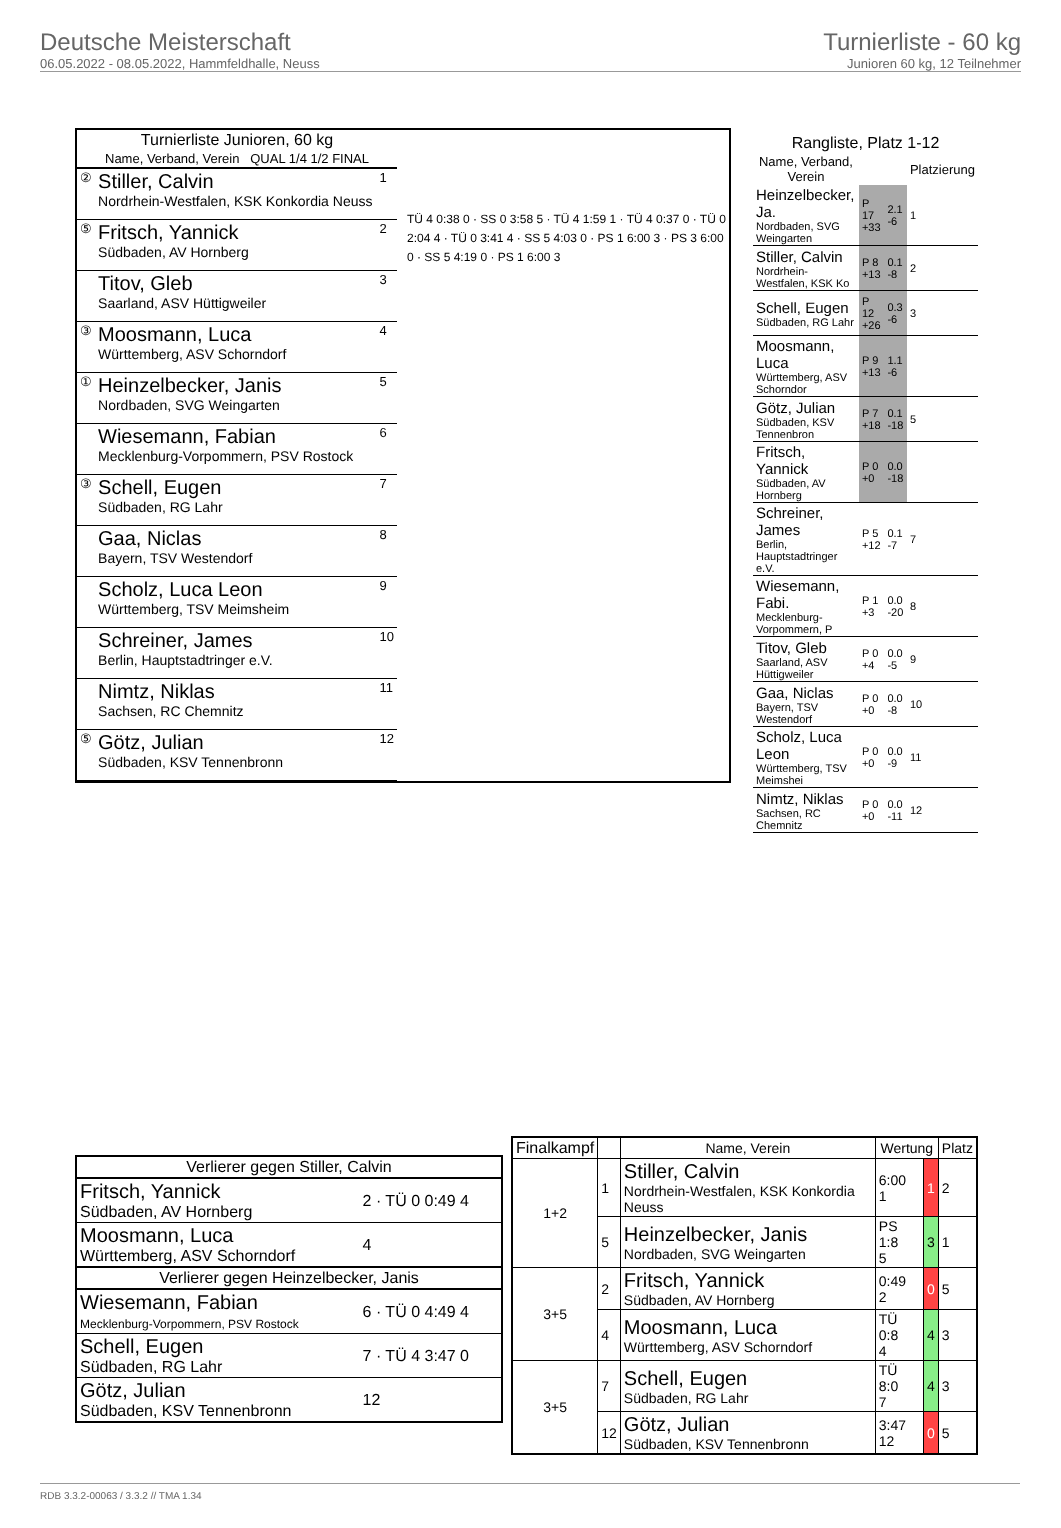Deutsche Meisterschaft
06.05.2022 - 08.05.2022, Hammfeldhalle, Neuss
Turnierliste - 60 kg
Junioren 60 kg, 12 Teilnehmer
| Turnierliste Junioren, 60 kg | | |
| --- | --- | --- |
| Name, Verband, Verein QUAL 1/4 1/2 FINAL | | |
| ② | Stiller, Calvin Nordrhein-Westfalen, KSK Konkordia Neuss | 1 |
| ⑤ | Fritsch, Yannick Südbaden, AV Hornberg | 2 |
| | Titov, Gleb Saarland, ASV Hüttigweiler | 3 |
| ③ | Moosmann, Luca Württemberg, ASV Schorndorf | 4 |
| ① | Heinzelbecker, Janis Nordbaden, SVG Weingarten | 5 |
| | Wiesemann, Fabian Mecklenburg-Vorpommern, PSV Rostock | 6 |
| ③ | Schell, Eugen Südbaden, RG Lahr | 7 |
| | Gaa, Niclas Bayern, TSV Westendorf | 8 |
| | Scholz, Luca Leon Württemberg, TSV Meimsheim | 9 |
| | Schreiner, James Berlin, Hauptstadtringer e.V. | 10 |
| | Nimtz, Niklas Sachsen, RC Chemnitz | 11 |
| ⑤ | Götz, Julian Südbaden, KSV Tennenbronn | 12 |
TÜ 4 0:38 0 · SS 0 3:58 5 · TÜ 4 1:59 1 · TÜ 4 0:37 0 · TÜ 0 2:04 4 · TÜ 0 3:41 4 · SS 5 4:03 0 · PS 1 6:00 3 · PS 3 6:00 0 · SS 5 4:19 0 · PS 1 6:00 3
| Rangliste, Platz 1-12 | | | |
| --- | --- | --- | --- |
| Name, Verband, Verein | | | Platzierung |
| Heinzelbecker, Ja. Nordbaden, SVG Weingarten | P 17 +33 | 2.1 -6 | 1 |
| Stiller, Calvin Nordrhein-Westfalen, KSK Ko | P 8 +13 | 0.1 -8 | 2 |
| Schell, Eugen Südbaden, RG Lahr | P 12 +26 | 0.3 -6 | 3 |
| Moosmann, Luca Württemberg, ASV Schorndor | P 9 +13 | 1.1 -6 | |
| Götz, Julian Südbaden, KSV Tennenbron | P 7 +18 | 0.1 -18 | 5 |
| Fritsch, Yannick Südbaden, AV Hornberg | P 0 +0 | 0.0 -18 | |
| Schreiner, James Berlin, Hauptstadtringer e.V. | P 5 +12 | 0.1 -7 | 7 |
| Wiesemann, Fabi. Mecklenburg-Vorpommern, P | P 1 +3 | 0.0 -20 | 8 |
| Titov, Gleb Saarland, ASV Hüttigweiler | P 0 +4 | 0.0 -5 | 9 |
| Gaa, Niclas Bayern, TSV Westendorf | P 0 +0 | 0.0 -8 | 10 |
| Scholz, Luca Leon Württemberg, TSV Meimshei | P 0 +0 | 0.0 -9 | 11 |
| Nimtz, Niklas Sachsen, RC Chemnitz | P 0 +0 | 0.0 -11 | 12 |
| Verlierer gegen Stiller, Calvin | |
| --- | --- |
| Fritsch, Yannick Südbaden, AV Hornberg | 2 · TÜ 0 0:49 4 |
| Moosmann, Luca Württemberg, ASV Schorndorf | 4 |
| Verlierer gegen Heinzelbecker, Janis | |
| Wiesemann, Fabian Mecklenburg-Vorpommern, PSV Rostock | 6 · TÜ 0 4:49 4 |
| Schell, Eugen Südbaden, RG Lahr | 7 · TÜ 4 3:47 0 |
| Götz, Julian Südbaden, KSV Tennenbronn | 12 |
| Finalkampf | | Name, Verein | Wertung | | Platz |
| --- | --- | --- | --- | --- | --- |
| 1+2 | 1 | Stiller, Calvin Nordrhein-Westfalen, KSK Konkordia Neuss | 6:00 1 | 1 | 2 |
| | 5 | Heinzelbecker, Janis Nordbaden, SVG Weingarten | PS 1:8 5 | 3 | 1 |
| 3+5 | 2 | Fritsch, Yannick Südbaden, AV Hornberg | 0:49 2 | 0 | 5 |
| | 4 | Moosmann, Luca Württemberg, ASV Schorndorf | TÜ 0:8 4 | 4 | 3 |
| 3+5 | 7 | Schell, Eugen Südbaden, RG Lahr | TÜ 8:0 7 | 4 | 3 |
| | 12 | Götz, Julian Südbaden, KSV Tennenbronn | 3:47 12 | 0 | 5 |
RDB 3.3.2-00063 / 3.3.2 // TMA 1.34